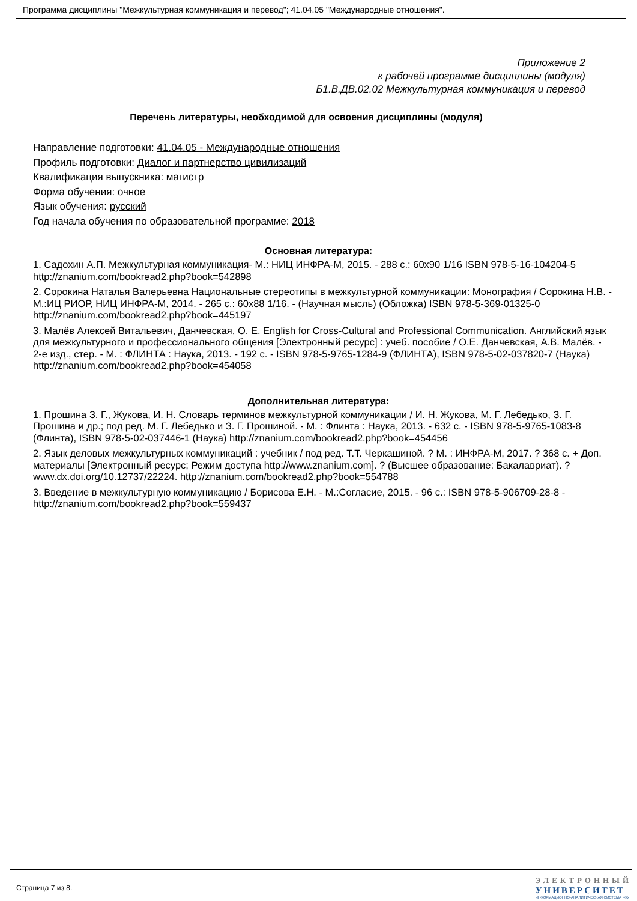Программа дисциплины "Межкультурная коммуникация и перевод"; 41.04.05 "Международные отношения".
Приложение 2
к рабочей программе дисциплины (модуля)
Б1.В.ДВ.02.02 Межкультурная коммуникация и перевод
Перечень литературы, необходимой для освоения дисциплины (модуля)
Направление подготовки: 41.04.05 - Международные отношения
Профиль подготовки: Диалог и партнерство цивилизаций
Квалификация выпускника: магистр
Форма обучения: очное
Язык обучения: русский
Год начала обучения по образовательной программе: 2018
Основная литература:
1. Садохин А.П. Межкультурная коммуникация- М.: НИЦ ИНФРА-М, 2015. - 288 с.: 60x90 1/16 ISBN 978-5-16-104204-5 http://znanium.com/bookread2.php?book=542898
2. Сорокина Наталья Валерьевна Национальные стереотипы в межкультурной коммуникации: Монография / Сорокина Н.В. - М.:ИЦ РИОР, НИЦ ИНФРА-М, 2014. - 265 с.: 60x88 1/16. - (Научная мысль) (Обложка) ISBN 978-5-369-01325-0 http://znanium.com/bookread2.php?book=445197
3. Малёв Алексей Витальевич, Данчевская, О. Е. English for Cross-Cultural and Professional Communication. Английский язык для межкультурного и профессионального общения [Электронный ресурс] : учеб. пособие / О.Е. Данчевская, А.В. Малёв. - 2-е изд., стер. - М. : ФЛИНТА : Наука, 2013. - 192 с. - ISBN 978-5-9765-1284-9 (ФЛИНТА), ISBN 978-5-02-037820-7 (Наука) http://znanium.com/bookread2.php?book=454058
Дополнительная литература:
1. Прошина З. Г., Жукова, И. Н. Словарь терминов межкультурной коммуникации / И. Н. Жукова, М. Г. Лебедько, З. Г. Прошина и др.; под ред. М. Г. Лебедько и З. Г. Прошиной. - М. : Флинта : Наука, 2013. - 632 с. - ISBN 978-5-9765-1083-8 (Флинта), ISBN 978-5-02-037446-1 (Наука) http://znanium.com/bookread2.php?book=454456
2. Язык деловых межкультурных коммуникаций : учебник / под ред. Т.Т. Черкашиной. ? М. : ИНФРА-М, 2017. ? 368 с. + Доп. материалы [Электронный ресурс; Режим доступа http://www.znanium.com]. ? (Высшее образование: Бакалавриат). ? www.dx.doi.org/10.12737/22224. http://znanium.com/bookread2.php?book=554788
3. Введение в межкультурную коммуникацию / Борисова Е.Н. - М.:Согласие, 2015. - 96 с.: ISBN 978-5-906709-28-8 - http://znanium.com/bookread2.php?book=559437
Страница 7 из 8.
ЭЛЕКТРОННЫЙ
УНИВЕРСИТЕТ
ИНФОРМАЦИОННО-АНАЛИТИЧЕСКАЯ СИСТЕМА КФУ